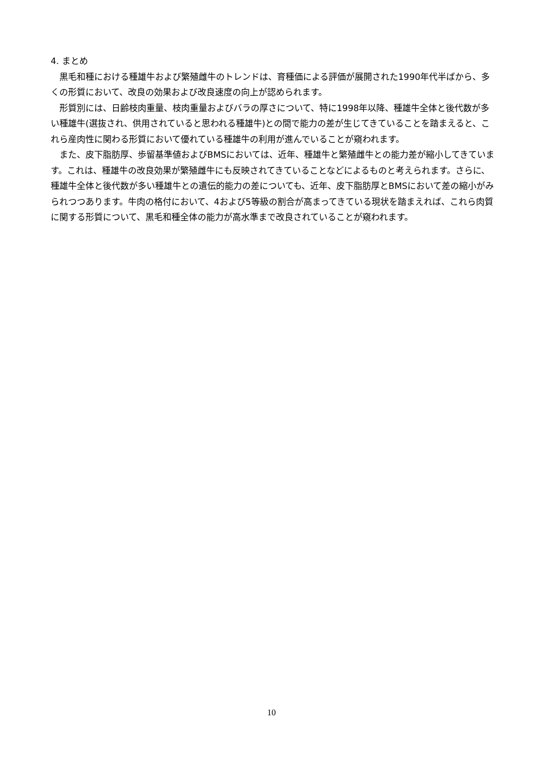4. まとめ
黒毛和種における種雄牛および繁殖雌牛のトレンドは、育種価による評価が展開された1990年代半ばから、多くの形質において、改良の効果および改良速度の向上が認められます。
形質別には、日齢枝肉重量、枝肉重量およびバラの厚さについて、特に1998年以降、種雄牛全体と後代数が多い種雄牛(選抜され、供用されていると思われる種雄牛)との間で能力の差が生じてきていることを踏まえると、これら産肉性に関わる形質において優れている種雄牛の利用が進んでいることが窺われます。
また、皮下脂肪厚、歩留基準値およびBMSにおいては、近年、種雄牛と繁殖雌牛との能力差が縮小してきています。これは、種雄牛の改良効果が繁殖雌牛にも反映されてきていることなどによるものと考えられます。さらに、種雄牛全体と後代数が多い種雄牛との遺伝的能力の差についても、近年、皮下脂肪厚とBMSにおいて差の縮小がみられつつあります。牛肉の格付において、4および5等級の割合が高まってきている現状を踏まえれば、これら肉質に関する形質について、黒毛和種全体の能力が高水準まで改良されていることが窺われます。
10